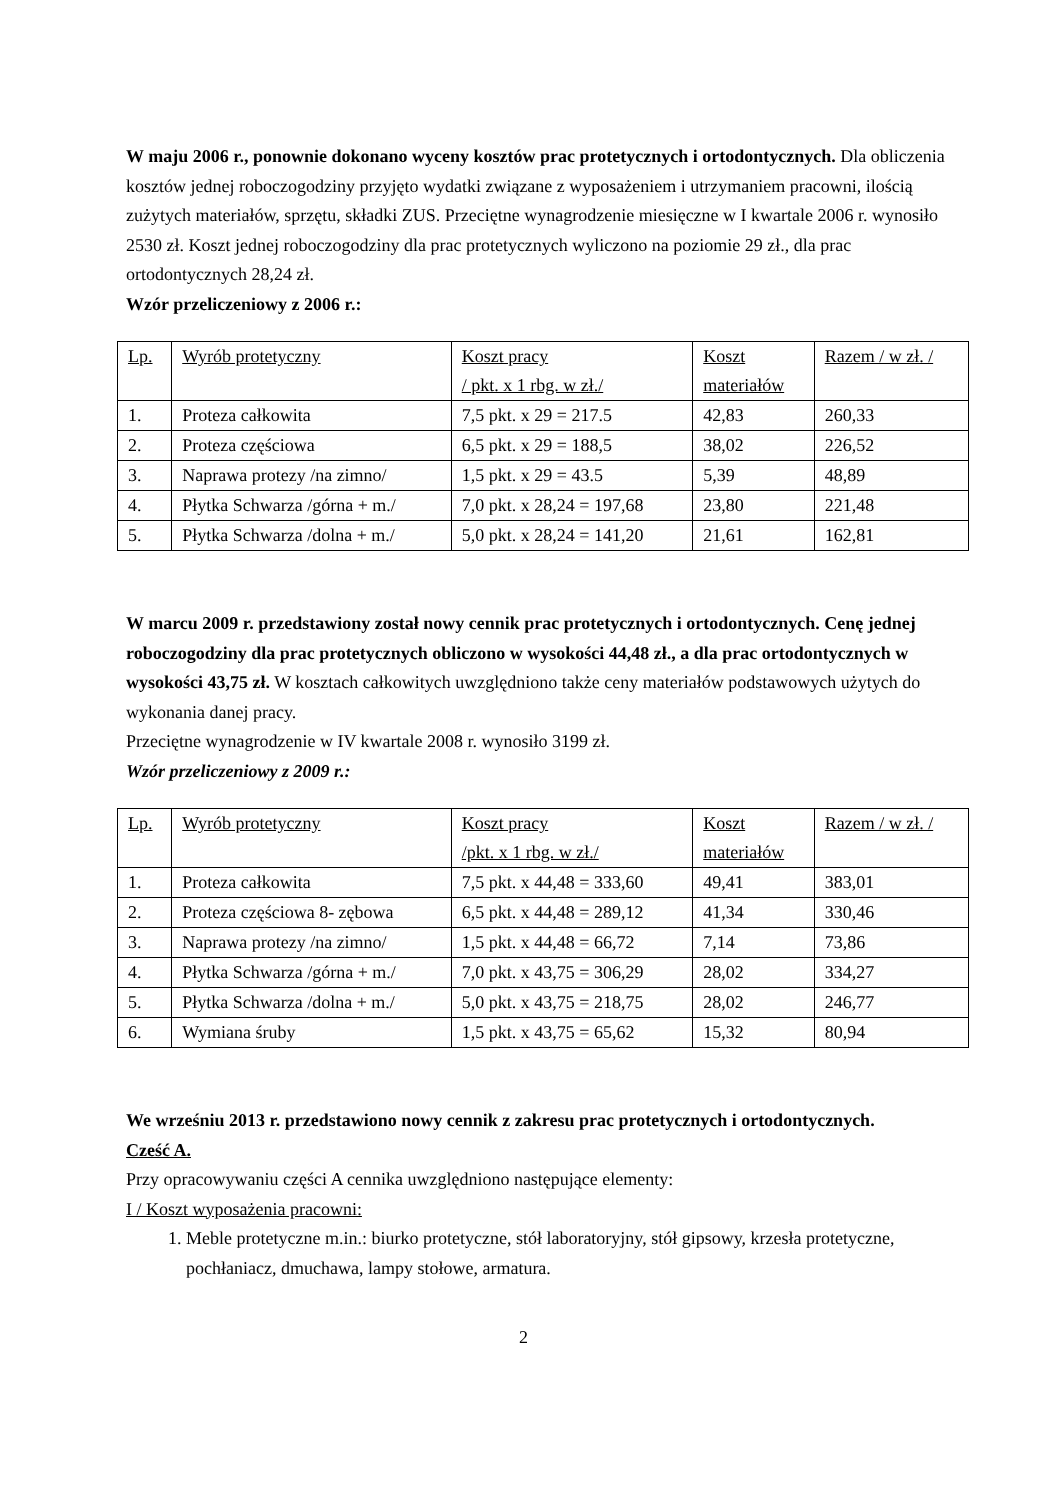W maju 2006 r., ponownie dokonano wyceny kosztów prac protetycznych i ortodontycznych. Dla obliczenia kosztów jednej roboczogodziny przyjęto wydatki związane z wyposażeniem i utrzymaniem pracowni, ilością zużytych materiałów, sprzętu, składki ZUS. Przeciętne wynagrodzenie miesięczne w I kwartale 2006 r. wynosiło 2530 zł. Koszt jednej roboczogodziny dla prac protetycznych wyliczono na poziomie 29 zł., dla prac ortodontycznych 28,24 zł.
Wzór przeliczeniowy z 2006 r.:
| Lp. | Wyrób protetyczny | Koszt pracy / pkt. x 1 rbg. w zł./ | Koszt materiałów | Razem / w zł. / |
| 1. | Proteza całkowita | 7,5 pkt. x 29 = 217.5 | 42,83 | 260,33 |
| 2. | Proteza częściowa | 6,5 pkt. x 29 = 188,5 | 38,02 | 226,52 |
| 3. | Naprawa protezy /na zimno/ | 1,5 pkt. x 29 = 43.5 | 5,39 | 48,89 |
| 4. | Płytka Schwarza /górna + m./ | 7,0 pkt. x 28,24 = 197,68 | 23,80 | 221,48 |
| 5. | Płytka Schwarza /dolna + m./ | 5,0 pkt. x 28,24 = 141,20 | 21,61 | 162,81 |
W marcu 2009 r. przedstawiony został nowy cennik prac protetycznych i ortodontycznych. Cenę jednej roboczogodziny dla prac protetycznych obliczono w wysokości 44,48 zł., a dla prac ortodontycznych w wysokości 43,75 zł. W kosztach całkowitych uwzględniono także ceny materiałów podstawowych użytych do wykonania danej pracy.
Przeciętne wynagrodzenie w IV kwartale 2008 r. wynosiło 3199 zł.
Wzór przeliczeniowy z 2009 r.:
| Lp. | Wyrób protetyczny | Koszt pracy /pkt. x 1 rbg. w zł./ | Koszt materiałów | Razem / w zł. / |
| 1. | Proteza całkowita | 7,5 pkt. x 44,48 = 333,60 | 49,41 | 383,01 |
| 2. | Proteza częściowa 8- zębowa | 6,5 pkt. x 44,48 = 289,12 | 41,34 | 330,46 |
| 3. | Naprawa protezy /na zimno/ | 1,5 pkt. x 44,48 = 66,72 | 7,14 | 73,86 |
| 4. | Płytka Schwarza /górna + m./ | 7,0 pkt. x 43,75 = 306,29 | 28,02 | 334,27 |
| 5. | Płytka Schwarza /dolna + m./ | 5,0 pkt. x 43,75 = 218,75 | 28,02 | 246,77 |
| 6. | Wymiana śruby | 1,5 pkt. x 43,75 = 65,62 | 15,32 | 80,94 |
We wrześniu 2013 r. przedstawiono nowy cennik z zakresu prac protetycznych i ortodontycznych.
Cześć A.
Przy opracowywaniu części A cennika uwzględniono następujące elementy:
I / Koszt wyposażenia pracowni:
1. Meble protetyczne m.in.: biurko protetyczne, stół laboratoryjny, stół gipsowy, krzesła protetyczne, pochłaniacz, dmuchawa, lampy stołowe, armatura.
2